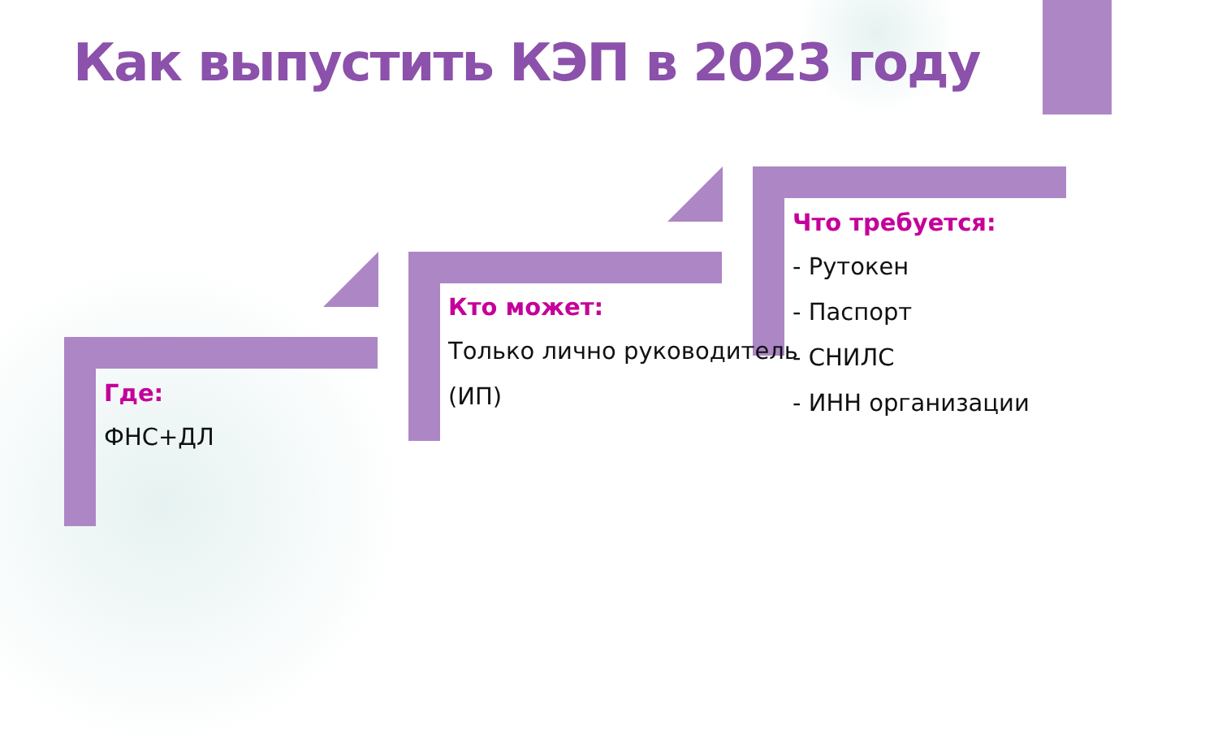Как выпустить КЭП в 2023 году
Где:
ФНС+ДЛ
Кто может:
Только лично руководитель
(ИП)
Что требуется:
- Рутокен
- Паспорт
- СНИЛС
- ИНН организации